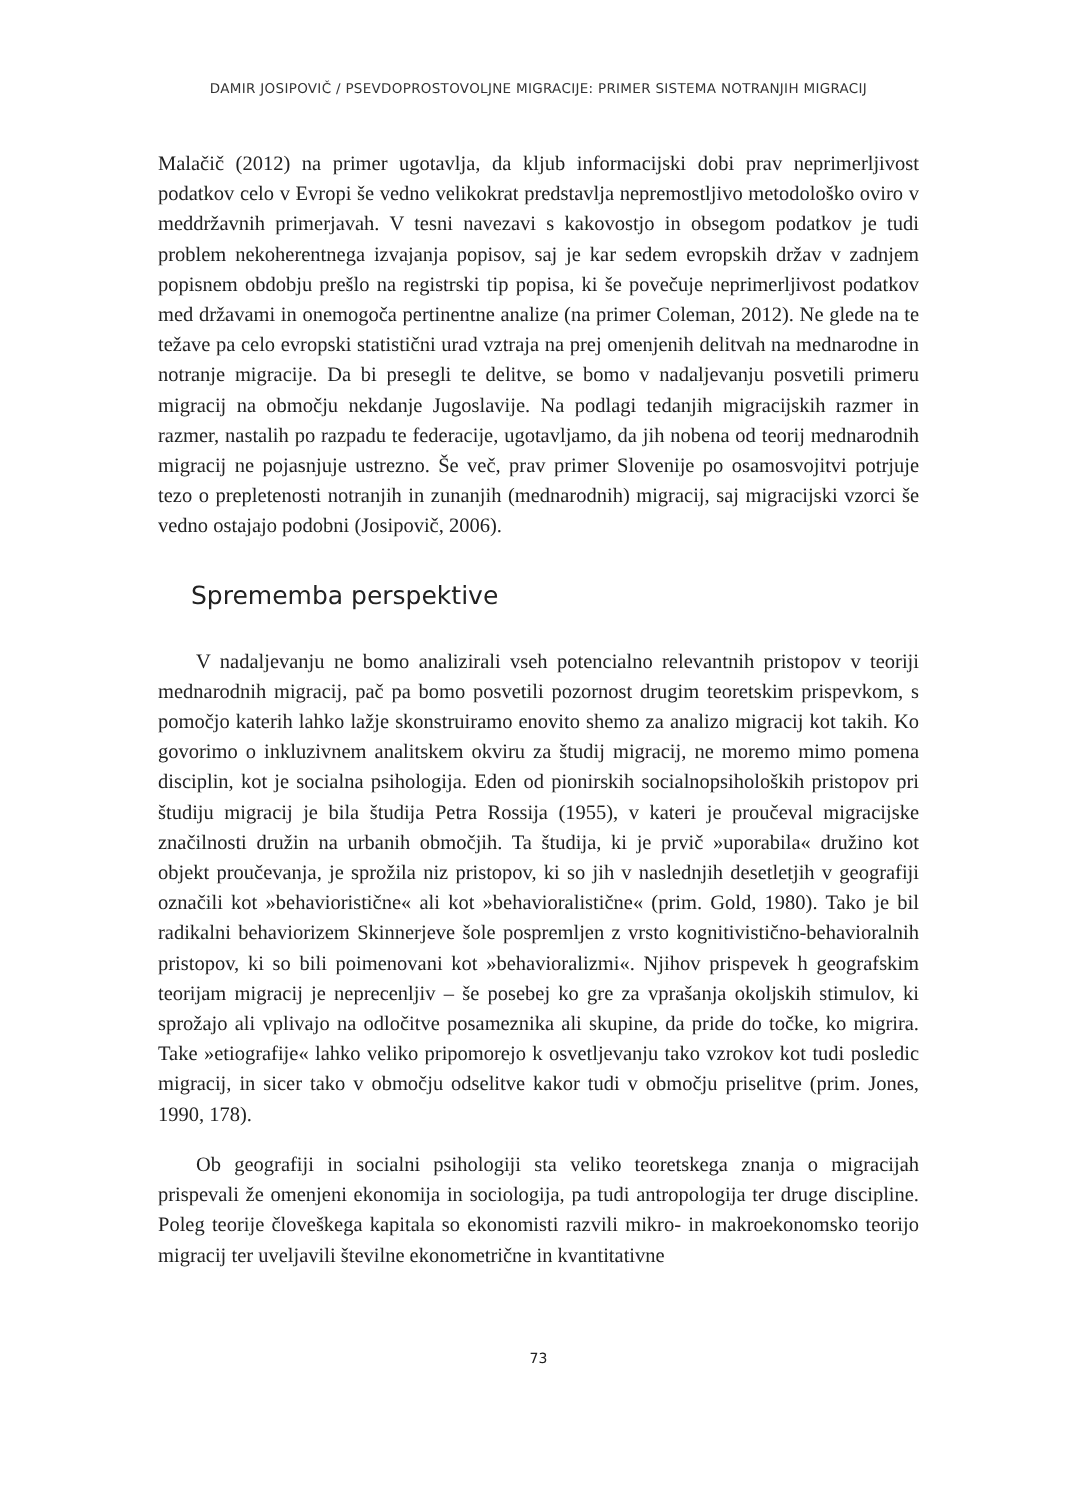DAMIR JOSIPOVIČ / PSEVDOPROSTOVOLJNE MIGRACIJE: PRIMER SISTEMA NOTRANJIH MIGRACIJ
Malačič (2012) na primer ugotavlja, da kljub informacijski dobi prav neprimerljivost podatkov celo v Evropi še vedno velikokrat predstavlja nepremostljivo metodološko oviro v meddržavnih primerjavah. V tesni navezavi s kakovostjo in obsegom podatkov je tudi problem nekoherentnega izvajanja popisov, saj je kar sedem evropskih držav v zadnjem popisnem obdobju prešlo na registrski tip popisa, ki še povečuje neprimerljivost podatkov med državami in onemogoča pertinentne analize (na primer Coleman, 2012). Ne glede na te težave pa celo evropski statistični urad vztraja na prej omenjenih delitvah na mednarodne in notranje migracije. Da bi presegli te delitve, se bomo v nadaljevanju posvetili primeru migracij na območju nekdanje Jugoslavije. Na podlagi tedanjih migracijskih razmer in razmer, nastalih po razpadu te federacije, ugotavljamo, da jih nobena od teorij mednarodnih migracij ne pojasnjuje ustrezno. Še več, prav primer Slovenije po osamosvojitvi potrjuje tezo o prepletenosti notranjih in zunanjih (mednarodnih) migracij, saj migracijski vzorci še vedno ostajajo podobni (Josipovič, 2006).
Sprememba perspektive
V nadaljevanju ne bomo analizirali vseh potencialno relevantnih pristopov v teoriji mednarodnih migracij, pač pa bomo posvetili pozornost drugim teoretskim prispevkom, s pomočjo katerih lahko lažje skonstruiramo enovito shemo za analizo migracij kot takih. Ko govorimo o inkluzivnem analitskem okviru za študij migracij, ne moremo mimo pomena disciplin, kot je socialna psihologija. Eden od pionirskih socialnopsiholoških pristopov pri študiju migracij je bila študija Petra Rossija (1955), v kateri je proučeval migracijske značilnosti družin na urbanih območjih. Ta študija, ki je prvič »uporabila« družino kot objekt proučevanja, je sprožila niz pristopov, ki so jih v naslednjih desetletjih v geografiji označili kot »behavioristične« ali kot »behavioralistične« (prim. Gold, 1980). Tako je bil radikalni behaviorizem Skinnerjeve šole pospremljen z vrsto kognitivistično-behavioralnih pristopov, ki so bili poimenovani kot »behavioralizmi«. Njihov prispevek h geografskim teorijam migracij je neprecenljiv – še posebej ko gre za vprašanja okoljskih stimulov, ki sprožajo ali vplivajo na odločitve posameznika ali skupine, da pride do točke, ko migrira. Take »etiografije« lahko veliko pripomorejo k osvetljevanju tako vzrokov kot tudi posledic migracij, in sicer tako v območju odselitve kakor tudi v območju priselitve (prim. Jones, 1990, 178).
Ob geografiji in socialni psihologiji sta veliko teoretskega znanja o migracijah prispevali že omenjeni ekonomija in sociologija, pa tudi antropologija ter druge discipline. Poleg teorije človeškega kapitala so ekonomisti razvili mikro- in makroekonomsko teorijo migracij ter uveljavili številne ekonometrične in kvantitativne
73